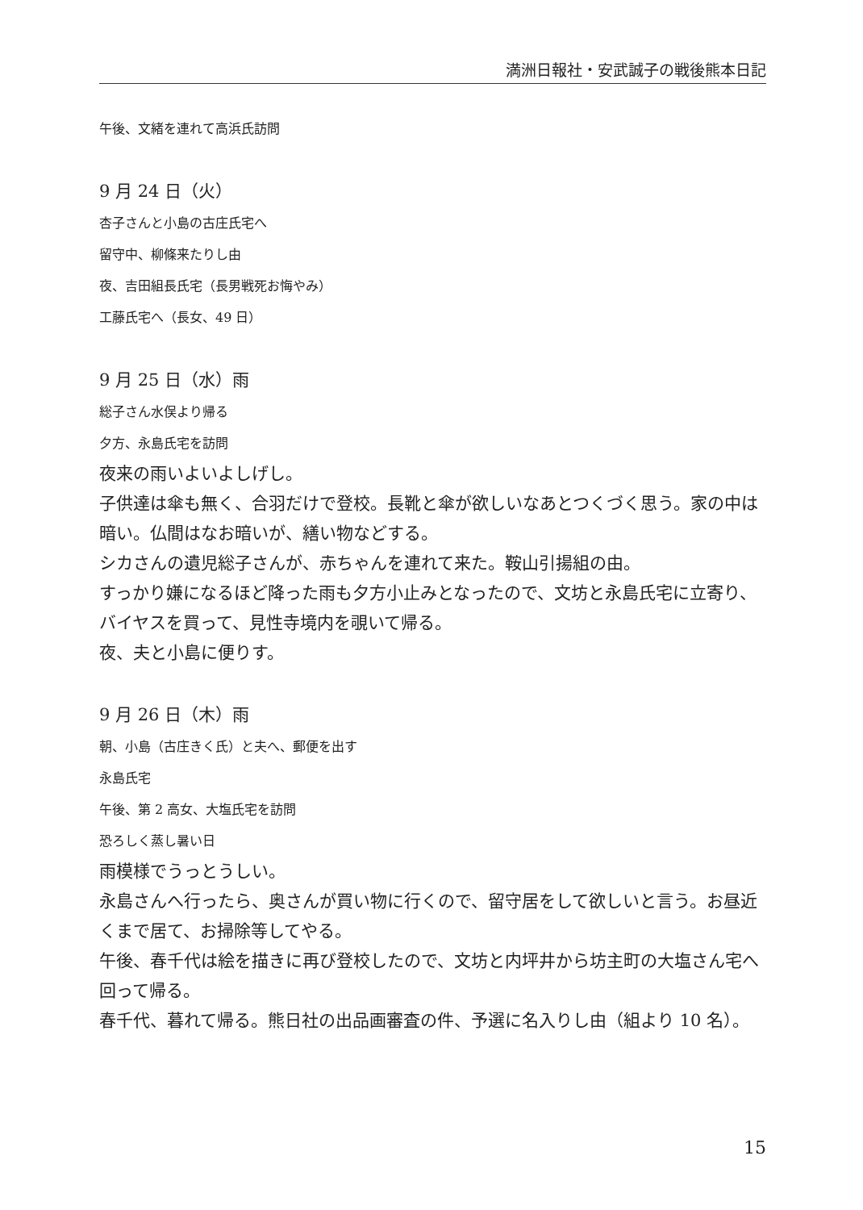満洲日報社・安武誠子の戦後熊本日記
午後、文緒を連れて高浜氏訪問
9 月 24 日（火）
杏子さんと小島の古庄氏宅へ
留守中、柳條来たりし由
夜、吉田組長氏宅（長男戦死お悔やみ）
工藤氏宅へ（長女、49 日）
9 月 25 日（水）雨
総子さん水俣より帰る
夕方、永島氏宅を訪問
夜来の雨いよいよしげし。
子供達は傘も無く、合羽だけで登校。長靴と傘が欲しいなあとつくづく思う。家の中は暗い。仏間はなお暗いが、繕い物などする。
シカさんの遺児総子さんが、赤ちゃんを連れて来た。鞍山引揚組の由。
すっかり嫌になるほど降った雨も夕方小止みとなったので、文坊と永島氏宅に立寄り、バイヤスを買って、見性寺境内を覗いて帰る。
夜、夫と小島に便りす。
9 月 26 日（木）雨
朝、小島（古庄きく氏）と夫へ、郵便を出す
永島氏宅
午後、第 2 高女、大塩氏宅を訪問
恐ろしく蒸し暑い日
雨模様でうっとうしい。
永島さんへ行ったら、奥さんが買い物に行くので、留守居をして欲しいと言う。お昼近くまで居て、お掃除等してやる。
午後、春千代は絵を描きに再び登校したので、文坊と内坪井から坊主町の大塩さん宅へ回って帰る。
春千代、暮れて帰る。熊日社の出品画審査の件、予選に名入りし由（組より 10 名）。
15